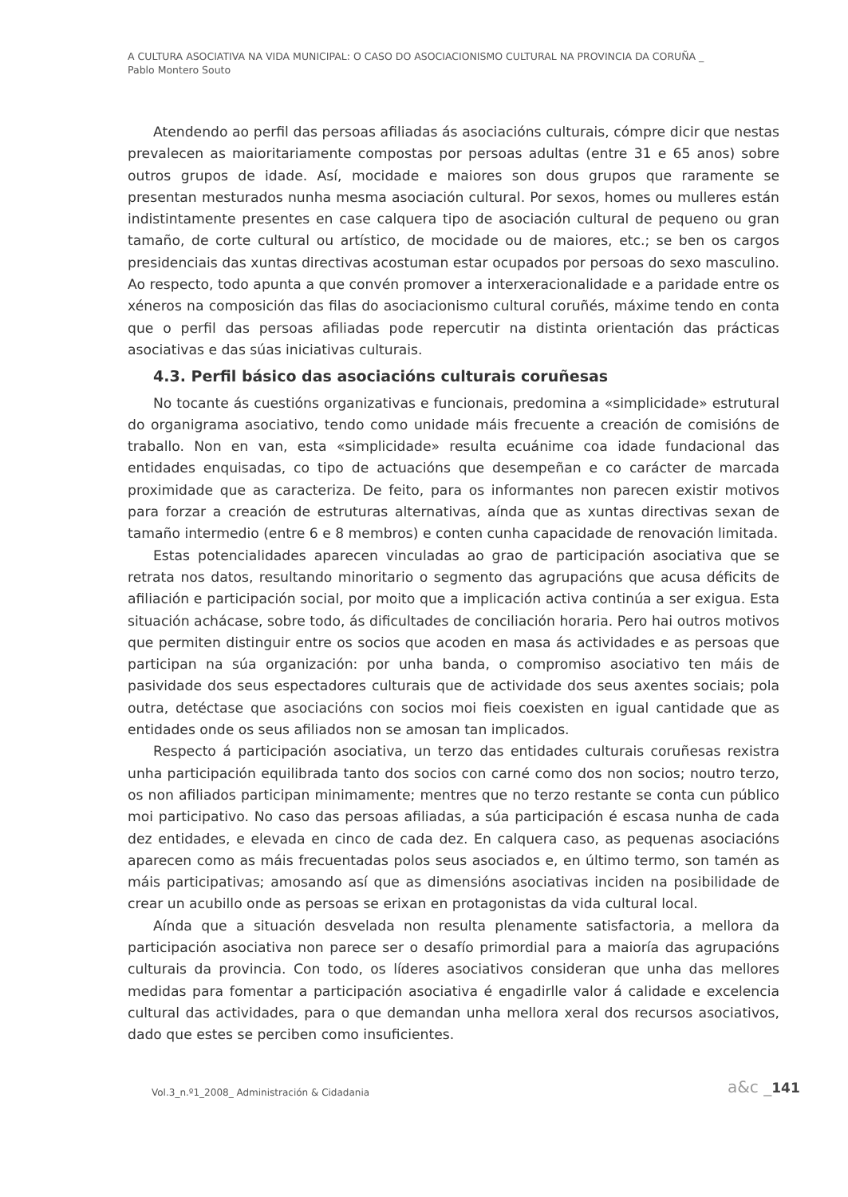A CULTURA ASOCIATIVA NA VIDA MUNICIPAL: O CASO DO ASOCIACIONISMO CULTURAL NA PROVINCIA DA CORUÑA _
Pablo Montero Souto
Atendendo ao perfil das persoas afiliadas ás asociacións culturais, cómpre dicir que nestas prevalecen as maioritariamente compostas por persoas adultas (entre 31 e 65 anos) sobre outros grupos de idade. Así, mocidade e maiores son dous grupos que raramente se presentan mesturados nunha mesma asociación cultural. Por sexos, homes ou mulleres están indistintamente presentes en case calquera tipo de asociación cultural de pequeno ou gran tamaño, de corte cultural ou artístico, de mocidade ou de maiores, etc.; se ben os cargos presidenciais das xuntas directivas acostuman estar ocupados por persoas do sexo masculino. Ao respecto, todo apunta a que convén promover a interxeracionalidade e a paridade entre os xéneros na composición das filas do asociacionismo cultural coruñés, máxime tendo en conta que o perfil das persoas afiliadas pode repercutir na distinta orientación das prácticas asociativas e das súas iniciativas culturais.
4.3. Perfil básico das asociacións culturais coruñesas
No tocante ás cuestións organizativas e funcionais, predomina a «simplicidade» estrutural do organigrama asociativo, tendo como unidade máis frecuente a creación de comisións de traballo. Non en van, esta «simplicidade» resulta ecuánime coa idade fundacional das entidades enquisadas, co tipo de actuacións que desempeñan e co carácter de marcada proximidade que as caracteriza. De feito, para os informantes non parecen existir motivos para forzar a creación de estruturas alternativas, aínda que as xuntas directivas sexan de tamaño intermedio (entre 6 e 8 membros) e conten cunha capacidade de renovación limitada.
Estas potencialidades aparecen vinculadas ao grao de participación asociativa que se retrata nos datos, resultando minoritario o segmento das agrupacións que acusa déficits de afiliación e participación social, por moito que a implicación activa continúa a ser exigua. Esta situación achácase, sobre todo, ás dificultades de conciliación horaria. Pero hai outros motivos que permiten distinguir entre os socios que acoden en masa ás actividades e as persoas que participan na súa organización: por unha banda, o compromiso asociativo ten máis de pasividade dos seus espectadores culturais que de actividade dos seus axentes sociais; pola outra, detéctase que asociacións con socios moi fieis coexisten en igual cantidade que as entidades onde os seus afiliados non se amosan tan implicados.
Respecto á participación asociativa, un terzo das entidades culturais coruñesas rexistra unha participación equilibrada tanto dos socios con carné como dos non socios; noutro terzo, os non afiliados participan minimamente; mentres que no terzo restante se conta cun público moi participativo. No caso das persoas afiliadas, a súa participación é escasa nunha de cada dez entidades, e elevada en cinco de cada dez. En calquera caso, as pequenas asociacións aparecen como as máis frecuentadas polos seus asociados e, en último termo, son tamén as máis participativas; amosando así que as dimensións asociativas inciden na posibilidade de crear un acubillo onde as persoas se erixan en protagonistas da vida cultural local.
Aínda que a situación desvelada non resulta plenamente satisfactoria, a mellora da participación asociativa non parece ser o desafío primordial para a maioría das agrupacións culturais da provincia. Con todo, os líderes asociativos consideran que unha das mellores medidas para fomentar a participación asociativa é engadirlle valor á calidade e excelencia cultural das actividades, para o que demandan unha mellora xeral dos recursos asociativos, dado que estes se perciben como insuficientes.
Vol.3_n.º1_2008_ Administración & Cidadania
a&c _141